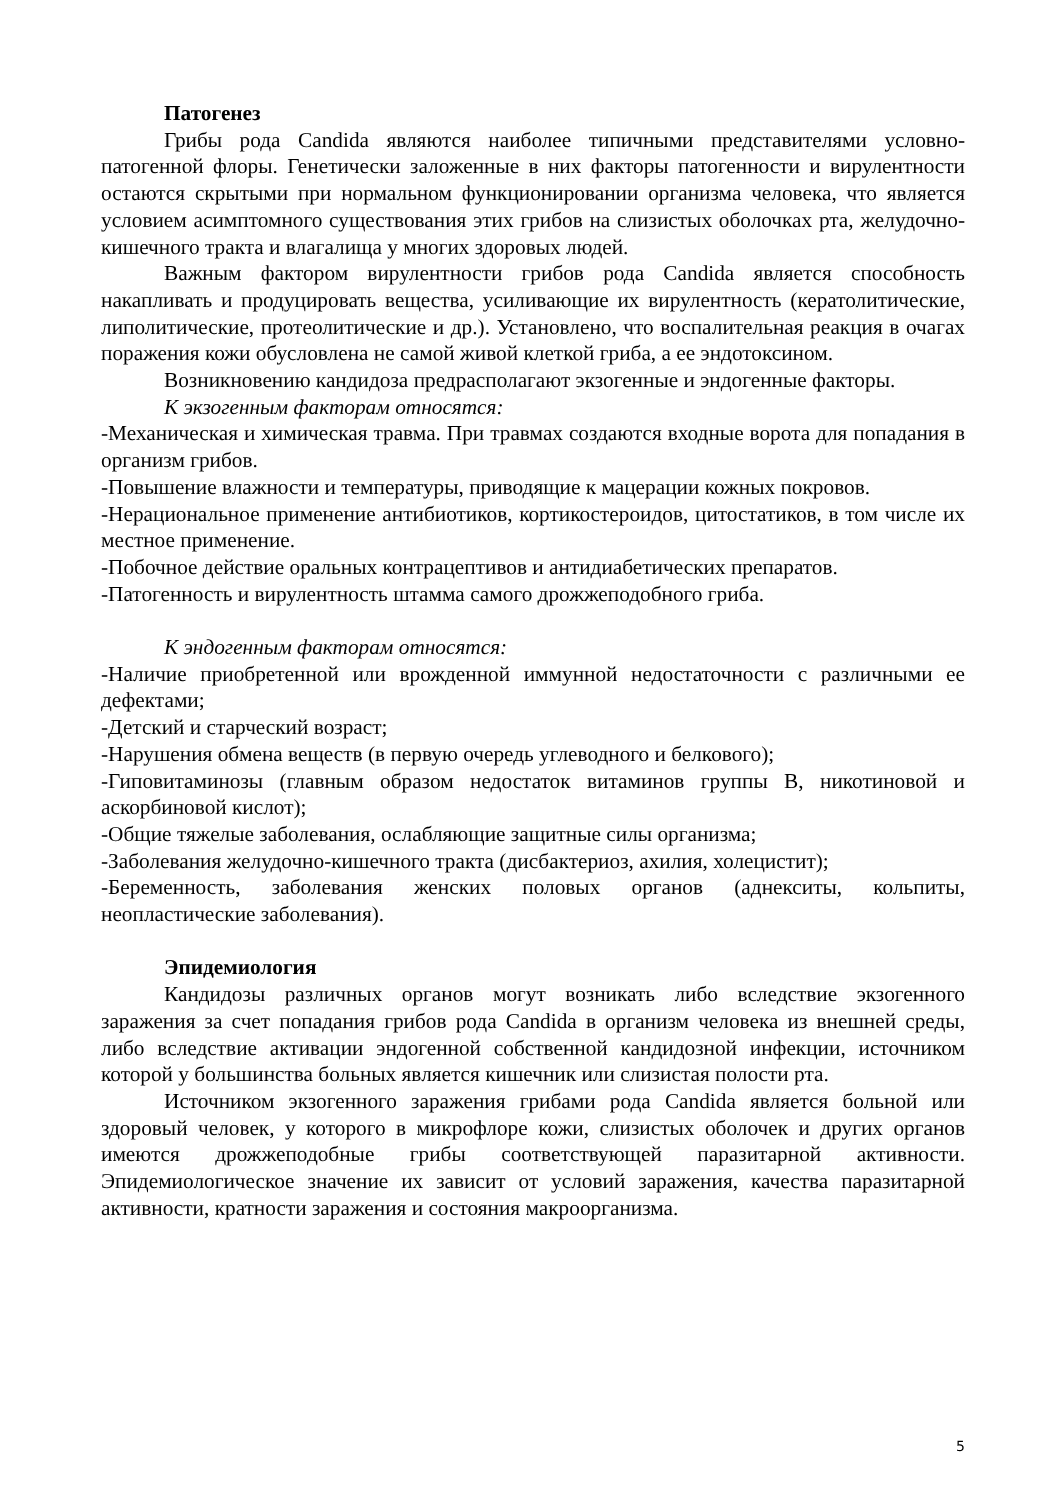Патогенез
Грибы рода Candida являются наиболее типичными представителями условно-патогенной флоры. Генетически заложенные в них факторы патогенности и вирулентности остаются скрытыми при нормальном функционировании организма человека, что является условием асимптомного существования этих грибов на слизистых оболочках рта, желудочно-кишечного тракта и влагалища у многих здоровых людей.
Важным фактором вирулентности грибов рода Candida является способность накапливать и продуцировать вещества, усиливающие их вирулентность (кератолитические, липолитические, протеолитические и др.). Установлено, что воспалительная реакция в очагах поражения кожи обусловлена не самой живой клеткой гриба, а ее эндотоксином.
Возникновению кандидоза предрасполагают экзогенные и эндогенные факторы.
К экзогенным факторам относятся:
-Механическая и химическая травма. При травмах создаются входные ворота для попадания в организм грибов.
-Повышение влажности и температуры, приводящие к мацерации кожных покровов.
-Нерациональное применение антибиотиков, кортикостероидов, цитостатиков, в том числе их местное применение.
-Побочное действие оральных контрацептивов и антидиабетических препаратов.
-Патогенность и вирулентность штамма самого дрожжеподобного гриба.
К эндогенным факторам относятся:
-Наличие приобретенной или врожденной иммунной недостаточности с различными ее дефектами;
-Детский и старческий возраст;
-Нарушения обмена веществ (в первую очередь углеводного и белкового);
-Гиповитаминозы (главным образом недостаток витаминов группы В, никотиновой и аскорбиновой кислот);
-Общие тяжелые заболевания, ослабляющие защитные силы организма;
-Заболевания желудочно-кишечного тракта (дисбактериоз, ахилия, холецистит);
-Беременность, заболевания женских половых органов (аднекситы, кольпиты, неопластические заболевания).
Эпидемиология
Кандидозы различных органов могут возникать либо вследствие экзогенного заражения за счет попадания грибов рода Candida в организм человека из внешней среды, либо вследствие активации эндогенной собственной кандидозной инфекции, источником которой у большинства больных является кишечник или слизистая полости рта.
Источником экзогенного заражения грибами рода Candida является больной или здоровый человек, у которого в микрофлоре кожи, слизистых оболочек и других органов имеются дрожжеподобные грибы соответствующей паразитарной активности. Эпидемиологическое значение их зависит от условий заражения, качества паразитарной активности, кратности заражения и состояния макроорганизма.
5